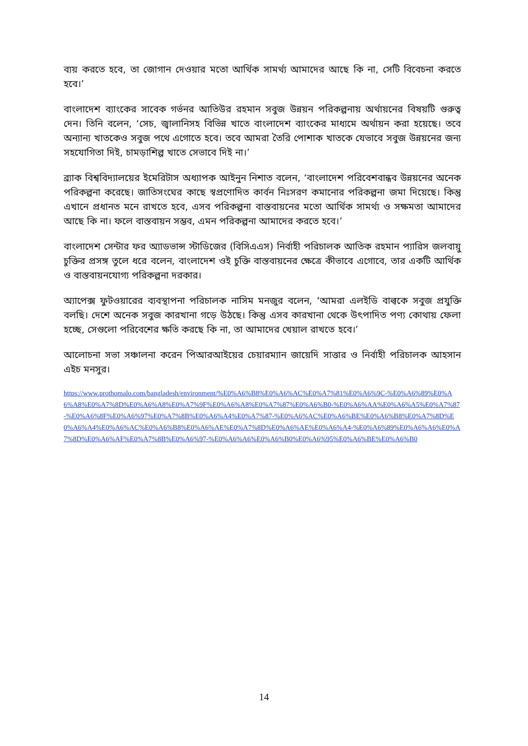ব্যয় করতে হবে, তা জোগান দেওয়ার মতো আর্থিক সামর্থ্য আমাদের আছে কি না, সেটি বিবেচনা করতে হবে।’
বাংলাদেশ ব্যাংকের সাবেক গর্ভনর আতিউর রহমান সবুজ উন্নয়ন পরিকল্পনায় অর্থায়নের বিষয়টি গুরুত্ব দেন। তিনি বলেন, ‘সেচ, জ্বালানিসহ বিভিন্ন খাতে বাংলাদেশ ব্যাংকের মাধ্যমে অর্থায়ন করা হয়েছে। তবে অন্যান্য খাতকেও সবুজ পথে এগোতে হবে। তবে আমরা তৈরি পোশাক খাতকে যেভাবে সবুজ উন্নয়নের জন্য সহযোগিতা দিই, চামড়াশিল্প খাতে সেভাবে দিই না।’
ব্র্যাক বিশ্ববিদ্যালয়ের ইমেরিটাস অধ্যাপক আইনুন নিশাত বলেন, ‘বাংলাদেশ পরিবেশবান্ধব উন্নয়নের অনেক পরিকল্পনা করেছে। জাতিসংঘের কাছে স্বপ্রণোদিত কার্বন নিঃসরণ কমানোর পরিকল্পনা জমা দিয়েছে। কিন্তু এখানে প্রধানত মনে রাখতে হবে, এসব পরিকল্পনা বাস্তবায়নের মতো আর্থিক সামর্থ্য ও সক্ষমতা আমাদের আছে কি না। ফলে বাস্তবায়ন সম্ভব, এমন পরিকল্পনা আমাদের করতে হবে।’
বাংলাদেশ সেন্টার ফর অ্যাডভান্স স্টাডিজের (বিসিএএস) নির্বাহী পরিচালক আতিক রহমান প্যারিস জলবায়ু চুক্তির প্রসঙ্গ তুলে ধরে বলেন, বাংলাদেশ ওই চুক্তি বাস্তবায়নের ক্ষেত্রে কীভাবে এগোবে, তার একটি আর্থিক ও বাস্তবায়নযোগ্য পরিকল্পনা দরকার।
অ্যাপেক্স ফুটওয়ারের ব্যবস্থাপনা পরিচালক নাসিম মনজুর বলেন, ‘আমরা এলইডি বাল্বকে সবুজ প্রযুক্তি বলছি। দেশে অনেক সবুজ কারখানা গড়ে উঠছে। কিন্তু এসব কারখানা থেকে উৎপাদিত পণ্য কোথায় ফেলা হচ্ছে, সেগুলো পরিবেশের ক্ষতি করছে কি না, তা আমাদের খেয়াল রাখতে হবে।’
আলোচনা সভা সঞ্চালনা করেন পিআরআইয়ের চেয়ারম্যান জায়েদি সাত্তার ও নির্বাহী পরিচালক আহসান এইচ মনসুর।
https://www.prothomalo.com/bangladesh/environment/%E0%A6%B8%E0%A6%AC%E0%A7%81%E0%A6%9C-%E0%A6%89%E0%A6%A8%E0%A7%8D%E0%A6%A8%E0%A7%9F%E0%A6%A8%E0%A7%87%E0%A6%B0-%E0%A6%AA%E0%A6%A5%E0%A7%87-%E0%A6%8F%E0%A6%97%E0%A7%8B%E0%A6%A4%E0%A7%87-%E0%A6%AC%E0%A6%BE%E0%A6%B8%E0%A7%8D%E0%A6%A4%E0%A6%AC%E0%A6%B8%E0%A6%AE%E0%A7%8D%E0%A6%AE%E0%A6%A4-%E0%A6%89%E0%A6%A6%E0%A7%8D%E0%A6%AF%E0%A7%8B%E0%A6%97-%E0%A6%A6%E0%A6%B0%E0%A6%95%E0%A6%BE%E0%A6%B0
14